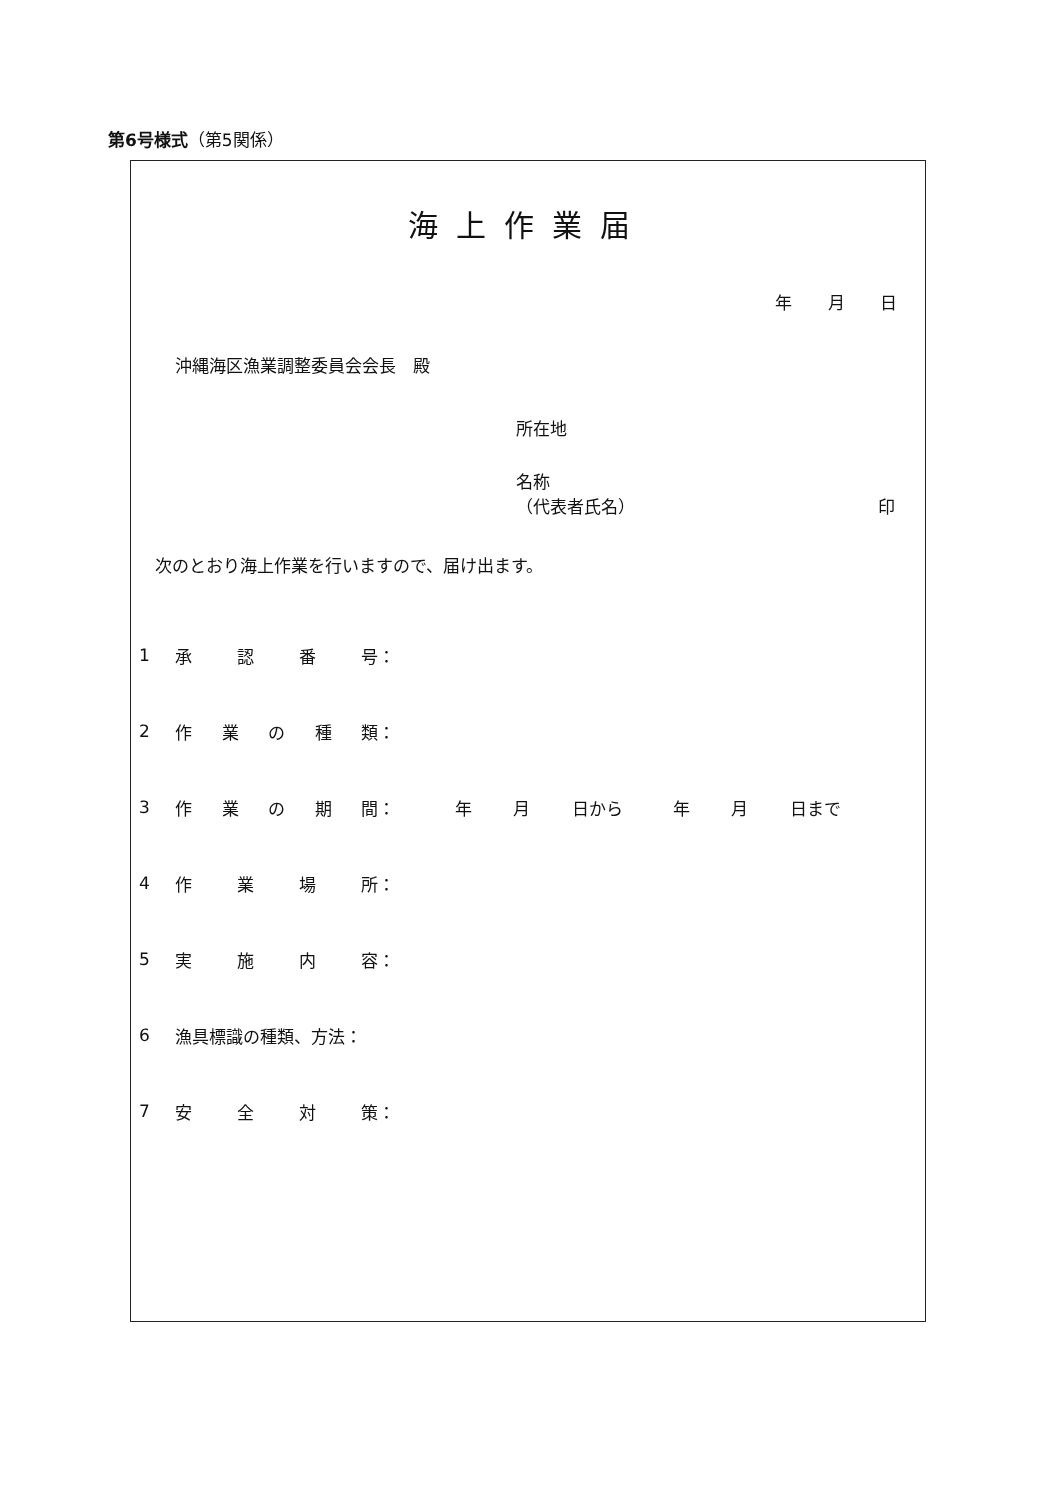第6号様式（第5関係）
海上作業届
年 月 日
沖縄海区漁業調整委員会会長　殿
所在地
名称
（代表者氏名） 印
次のとおり海上作業を行いますので、届け出ます。
1 承認番 号：
2 作業の種 類：
3 作業の期 間： 年 月 日から 年 月 日まで
4 作業場 所：
5 実施内 容：
6 漁具標識の種類、方法：
7 安全対 策：